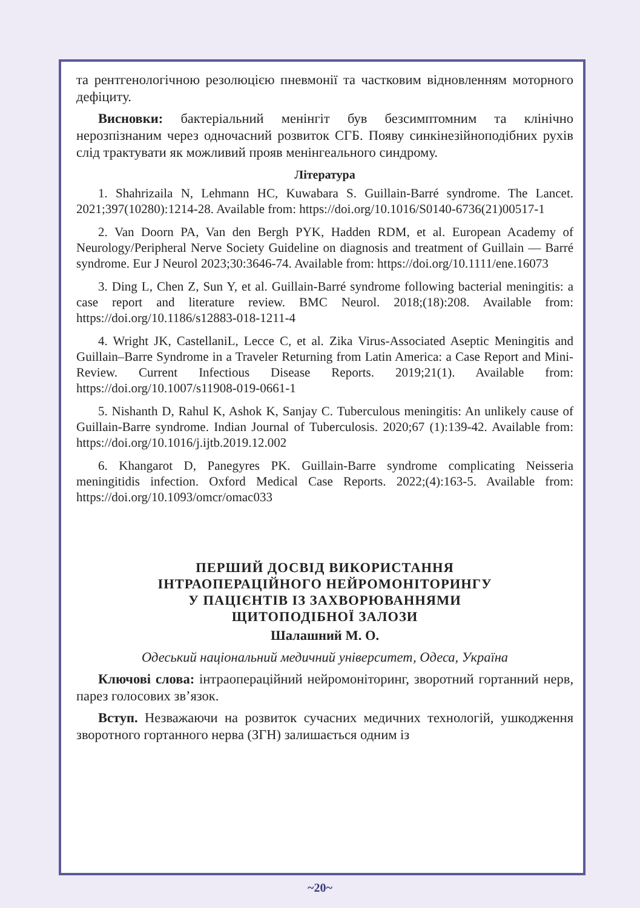та рентгенологічною резолюцією пневмонії та частковим відновленням моторного дефіциту.
Висновки: бактеріальний менінгіт був безсимптомним та клінічно нерозпізнаним через одночасний розвиток СГБ. Появу синкінезійноподібних рухів слід трактувати як можливий прояв менінгеального синдрому.
Література
1. Shahrizaila N, Lehmann HC, Kuwabara S. Guillain-Barré syndrome. The Lancet. 2021;397(10280):1214-28. Available from: https://doi.org/10.1016/S0140-6736(21)00517-1
2. Van Doorn PA, Van den Bergh PYK, Hadden RDM, et al. European Academy of Neurology/Peripheral Nerve Society Guideline on diagnosis and treatment of Guillain — Barré syndrome. Eur J Neurol 2023;30:3646-74. Available from: https://doi.org/10.1111/ene.16073
3. Ding L, Chen Z, Sun Y, et al. Guillain-Barré syndrome following bacterial meningitis: a case report and literature review. BMC Neurol. 2018;(18):208. Available from: https://doi.org/10.1186/s12883-018-1211-4
4. Wright JK, CastellaniL, Lecce C, et al. Zika Virus-Associated Aseptic Meningitis and Guillain–Barre Syndrome in a Traveler Returning from Latin America: a Case Report and Mini-Review. Current Infectious Disease Reports. 2019;21(1). Available from: https://doi.org/10.1007/s11908-019-0661-1
5. Nishanth D, Rahul K, Ashok K, Sanjay C. Tuberculous meningitis: An unlikely cause of Guillain-Barre syndrome. Indian Journal of Tuberculosis. 2020;67 (1):139-42. Available from: https://doi.org/10.1016/j.ijtb.2019.12.002
6. Khangarot D, Panegyres PK. Guillain-Barre syndrome complicating Neisseria meningitidis infection. Oxford Medical Case Reports. 2022;(4):163-5. Available from: https://doi.org/10.1093/omcr/omac033
ПЕРШИЙ ДОСВІД ВИКОРИСТАННЯ
ІНТРАОПЕРАЦІЙНОГО НЕЙРОМОНІТОРИНГУ
У ПАЦІЄНТІВ ІЗ ЗАХВОРЮВАННЯМИ
ЩИТОПОДІБНОЇ ЗАЛОЗИ
Шалашний М. О.
Одеський національний медичний університет, Одеса, Україна
Ключові слова: інтраопераційний нейромоніторинг, зворотний гортанний нерв, парез голосових зв’язок.
Вступ. Незважаючи на розвиток сучасних медичних технологій, ушкодження зворотного гортанного нерва (ЗГН) залишається одним із
~20~